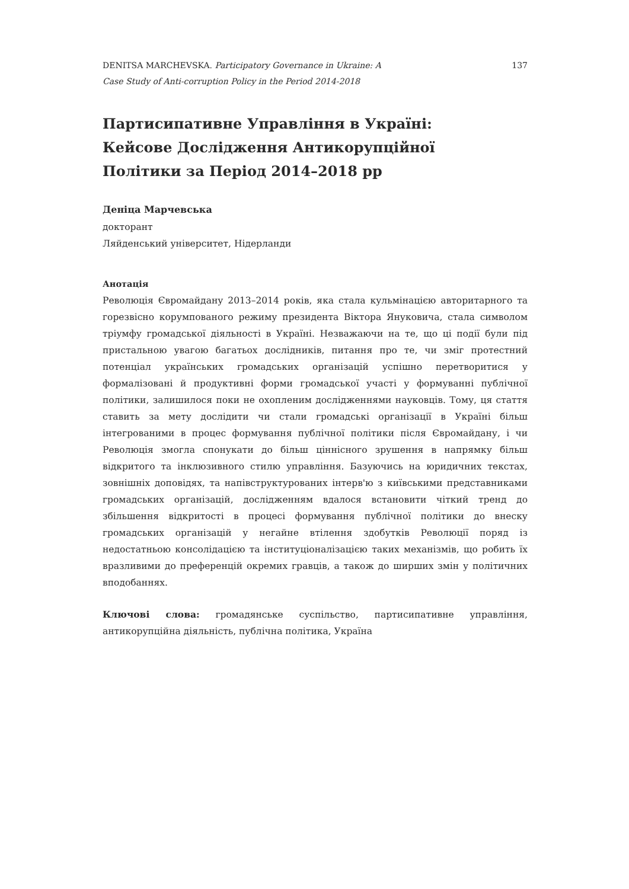DENITSA MARCHEVSKA. Participatory Governance in Ukraine: A
Case Study of Anti-corruption Policy in the Period 2014-2018
137
Партисипативне Управління в Україні:
Кейсове Дослідження Антикорупційної
Політики за Період 2014–2018 рр
Деніца Марчевська
докторант
Ляйденський університет, Нідерланди
Анотація
Революція Євромайдану 2013–2014 років, яка стала кульмінацією авторитарного та горезвісно корумпованого режиму президента Віктора Януковича, стала символом тріумфу громадської діяльності в Україні. Незважаючи на те, що ці події були під пристальною увагою багатьох дослідників, питання про те, чи зміг протестний потенціал українських громадських організацій успішно перетворитися у формалізовані й продуктивні форми громадської участі у формуванні публічної політики, залишилося поки не охопленим дослідженнями науковців. Тому, ця стаття ставить за мету дослідити чи стали громадські організації в Україні більш інтегрованими в процес формування публічної політики після Євромайдану, і чи Революція змогла спонукати до більш ціннісного зрушення в напрямку більш відкритого та інклюзивного стилю управління. Базуючись на юридичних текстах, зовнішніх доповідях, та напівструктурованих інтерв'ю з київськими представниками громадських організацій, дослідженням вдалося встановити чіткий тренд до збільшення відкритості в процесі формування публічної політики до внеску громадських організацій у негайне втілення здобутків Революції поряд із недостатньою консолідацією та інституціоналізацією таких механізмів, що робить їх вразливими до преференцій окремих гравців, а також до ширших змін у політичних вподобаннях.
Ключові слова: громадянське суспільство, партисипативне управління, антикорупційна діяльність, публічна політика, Україна